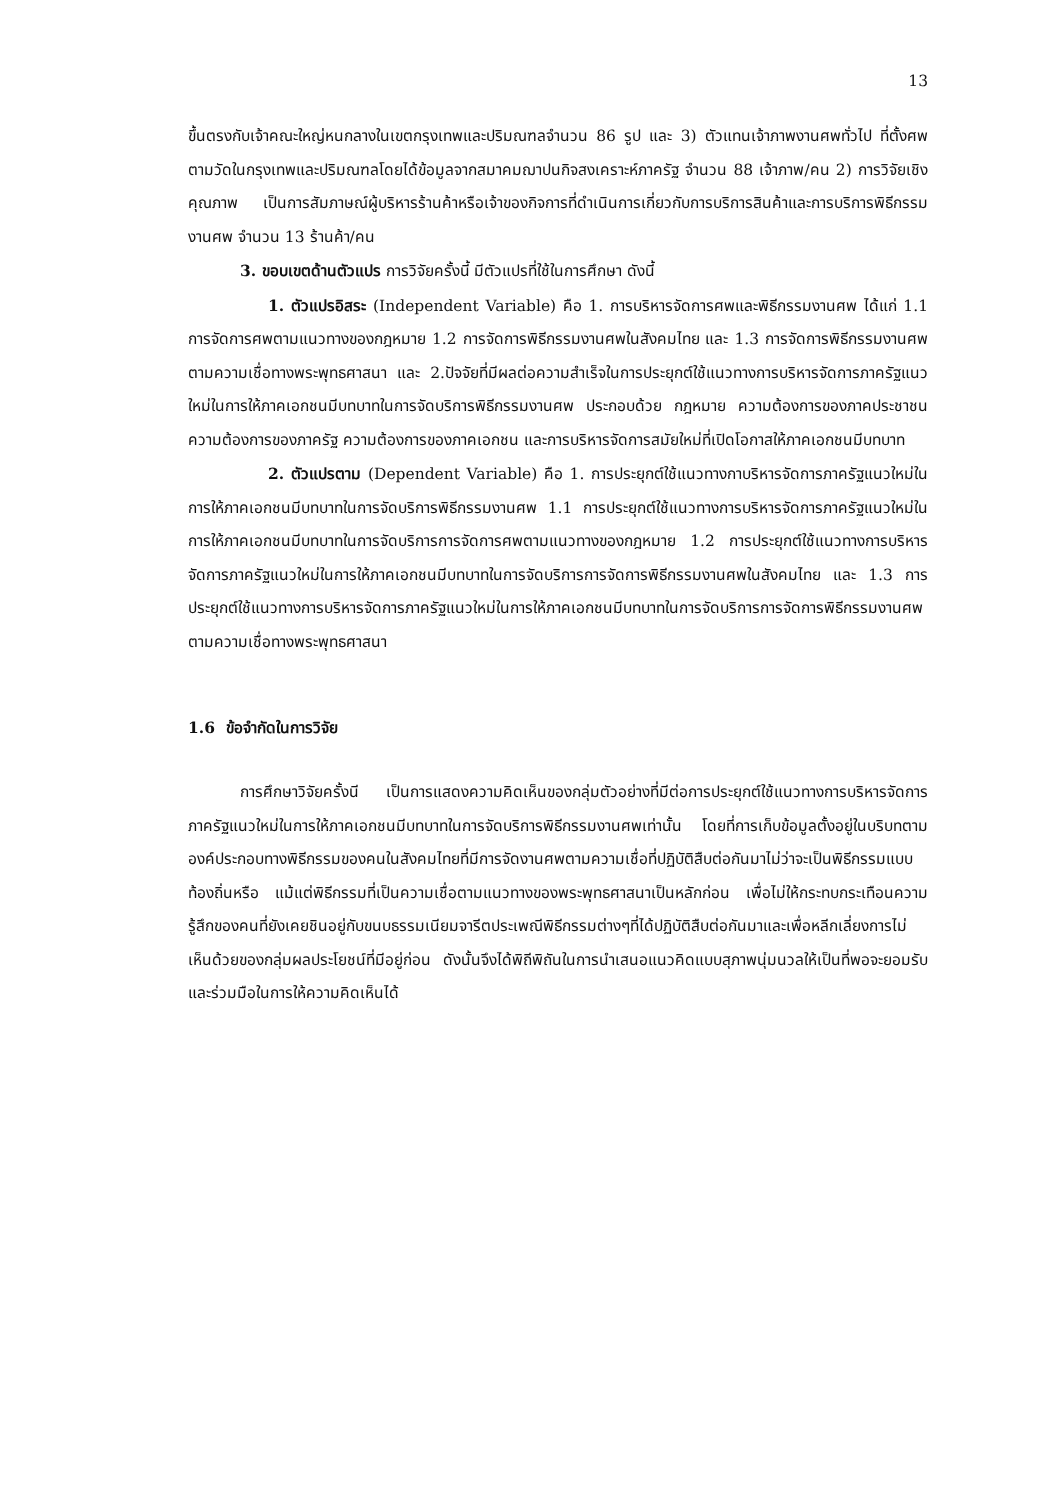13
ขึ้นตรงกับเจ้าคณะใหญ่หนกลางในเขตกรุงเทพและปริมณฑลจำนวน 86 รูป และ 3) ตัวแทนเจ้าภาพงานศพทั่วไป ที่ตั้งศพตามวัดในกรุงเทพและปริมณฑลโดยได้ข้อมูลจากสมาคมฌาปนกิจสงเคราะห์ภาครัฐ จำนวน 88 เจ้าภาพ/คน 2) การวิจัยเชิงคุณภาพ เป็นการสัมภาษณ์ผู้บริหารร้านค้าหรือเจ้าของกิจการที่ดำเนินการเกี่ยวกับการบริการสินค้าและการบริการพิธีกรรมงานศพ จำนวน 13 ร้านค้า/คน
3. ขอบเขตด้านตัวแปร การวิจัยครั้งนี้ มีตัวแปรที่ใช้ในการศึกษา ดังนี้
1. ตัวแปรอิสระ (Independent Variable) คือ 1. การบริหารจัดการศพและพิธีกรรมงานศพ ได้แก่ 1.1 การจัดการศพตามแนวทางของกฎหมาย 1.2 การจัดการพิธีกรรมงานศพในสังคมไทย และ 1.3 การจัดการพิธีกรรมงานศพตามความเชื่อทางพระพุทธศาสนา และ 2.ปัจจัยที่มีผลต่อความสำเร็จในการประยุกต์ใช้แนวทางการบริหารจัดการภาครัฐแนวใหม่ในการให้ภาคเอกชนมีบทบาทในการจัดบริการพิธีกรรมงานศพ ประกอบด้วย กฎหมาย ความต้องการของภาคประชาชน ความต้องการของภาครัฐ ความต้องการของภาคเอกชน และการบริหารจัดการสมัยใหม่ที่เปิดโอกาสให้ภาคเอกชนมีบทบาท
2. ตัวแปรตาม (Dependent Variable) คือ 1. การประยุกต์ใช้แนวทางกาบริหารจัดการภาครัฐแนวใหม่ในการให้ภาคเอกชนมีบทบาทในการจัดบริการพิธีกรรมงานศพ 1.1 การประยุกต์ใช้แนวทางการบริหารจัดการภาครัฐแนวใหม่ในการให้ภาคเอกชนมีบทบาทในการจัดบริการการจัดการศพตามแนวทางของกฎหมาย 1.2 การประยุกต์ใช้แนวทางการบริหารจัดการภาครัฐแนวใหม่ในการให้ภาคเอกชนมีบทบาทในการจัดบริการการจัดการพิธีกรรมงานศพในสังคมไทย และ 1.3 การประยุกต์ใช้แนวทางการบริหารจัดการภาครัฐแนวใหม่ในการให้ภาคเอกชนมีบทบาทในการจัดบริการการจัดการพิธีกรรมงานศพตามความเชื่อทางพระพุทธศาสนา
1.6 ข้อจำกัดในการวิจัย
การศึกษาวิจัยครั้งนี เป็นการแสดงความคิดเห็นของกลุ่มตัวอย่างที่มีต่อการประยุกต์ใช้แนวทางการบริหารจัดการภาครัฐแนวใหม่ในการให้ภาคเอกชนมีบทบาทในการจัดบริการพิธีกรรมงานศพเท่านั้น โดยที่การเก็บข้อมูลตั้งอยู่ในบริบทตามองค์ประกอบทางพิธีกรรมของคนในสังคมไทยที่มีการจัดงานศพตามความเชื่อที่ปฏิบัติสืบต่อกันมาไม่ว่าจะเป็นพิธีกรรมแบบท้องถิ่นหรือ แม้แต่พิธีกรรมที่เป็นความเชื่อตามแนวทางของพระพุทธศาสนาเป็นหลักก่อน เพื่อไม่ให้กระทบกระเทือนความรู้สึกของคนที่ยังเคยชินอยู่กับขนบธรรมเนียมจารีตประเพณีพิธีกรรมต่างๆที่ได้ปฏิบัติสืบต่อกันมาและเพื่อหลีกเลี่ยงการไม่เห็นด้วยของกลุ่มผลประโยชน์ที่มีอยู่ก่อน ดังนั้นจึงได้พิถีพิถันในการนำเสนอแนวคิดแบบสุภาพนุ่มนวลให้เป็นที่พอจะยอมรับและร่วมมือในการให้ความคิดเห็นได้